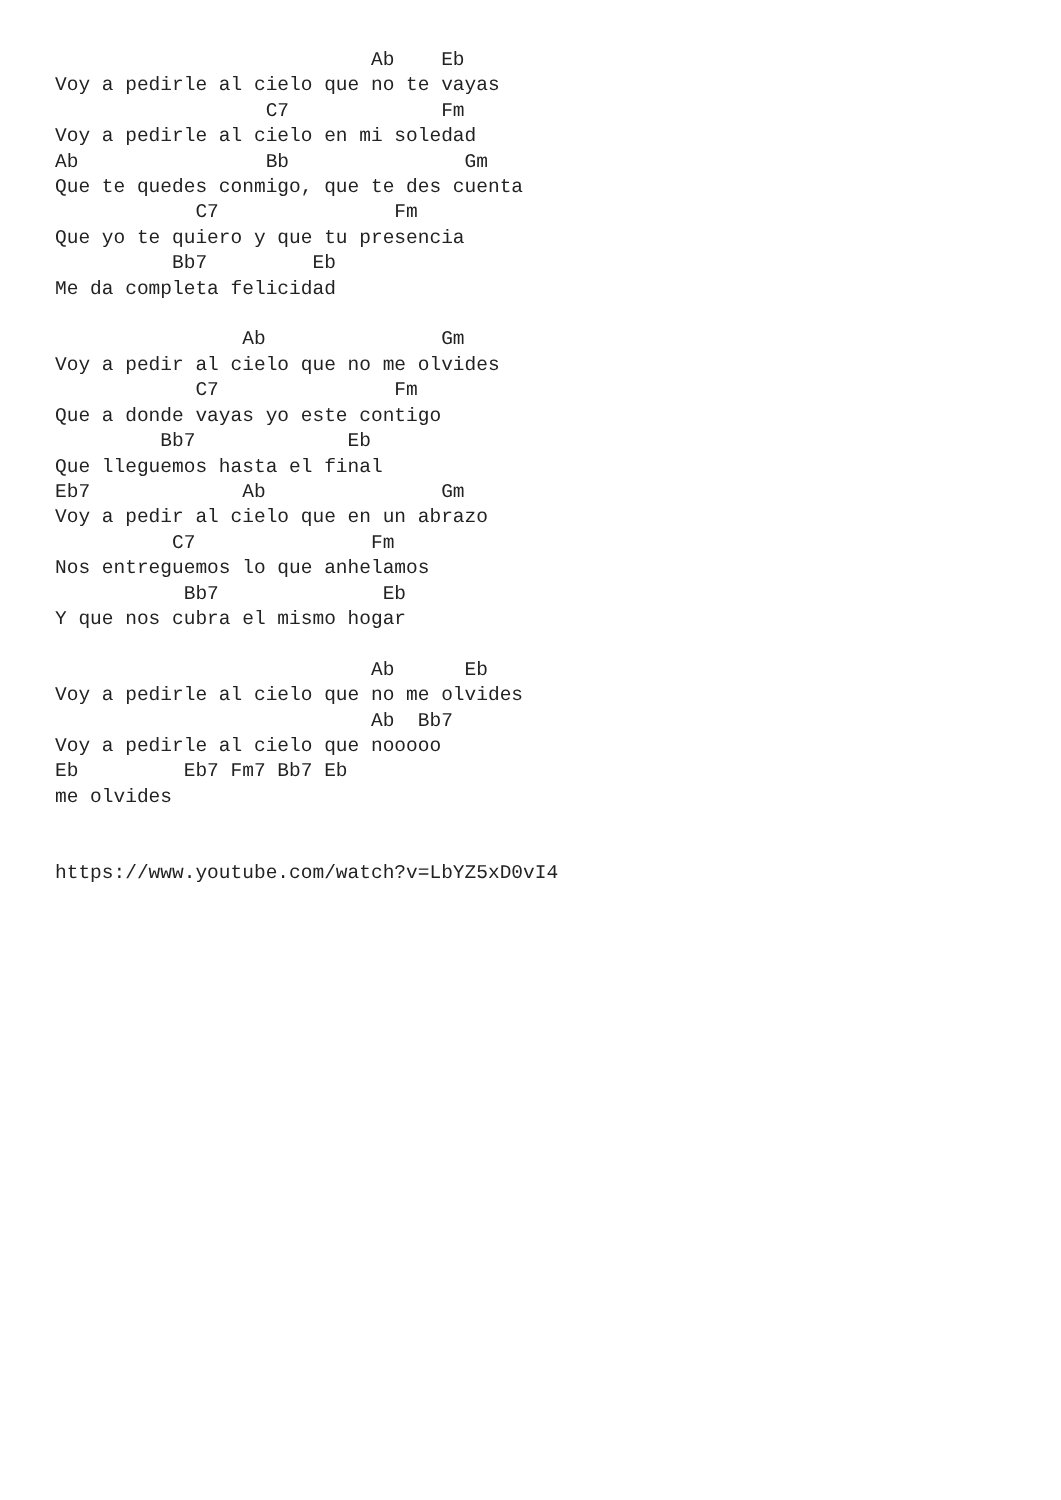Ab    Eb
Voy a pedirle al cielo que no te vayas
                  C7             Fm
Voy a pedirle al cielo en mi soledad
Ab                Bb               Gm
Que te quedes conmigo, que te des cuenta
            C7               Fm
Que yo te quiero y que tu presencia
          Bb7         Eb
Me da completa felicidad

                Ab               Gm
Voy a pedir al cielo que no me olvides
            C7               Fm
Que a donde vayas yo este contigo
         Bb7             Eb
Que lleguemos hasta el final
Eb7             Ab               Gm
Voy a pedir al cielo que en un abrazo
          C7               Fm
Nos entreguemos lo que anhelamos
           Bb7              Eb
Y que nos cubra el mismo hogar

                           Ab      Eb
Voy a pedirle al cielo que no me olvides
                           Ab  Bb7
Voy a pedirle al cielo que nooooo
Eb         Eb7 Fm7 Bb7 Eb
me olvides


https://www.youtube.com/watch?v=LbYZ5xD0vI4